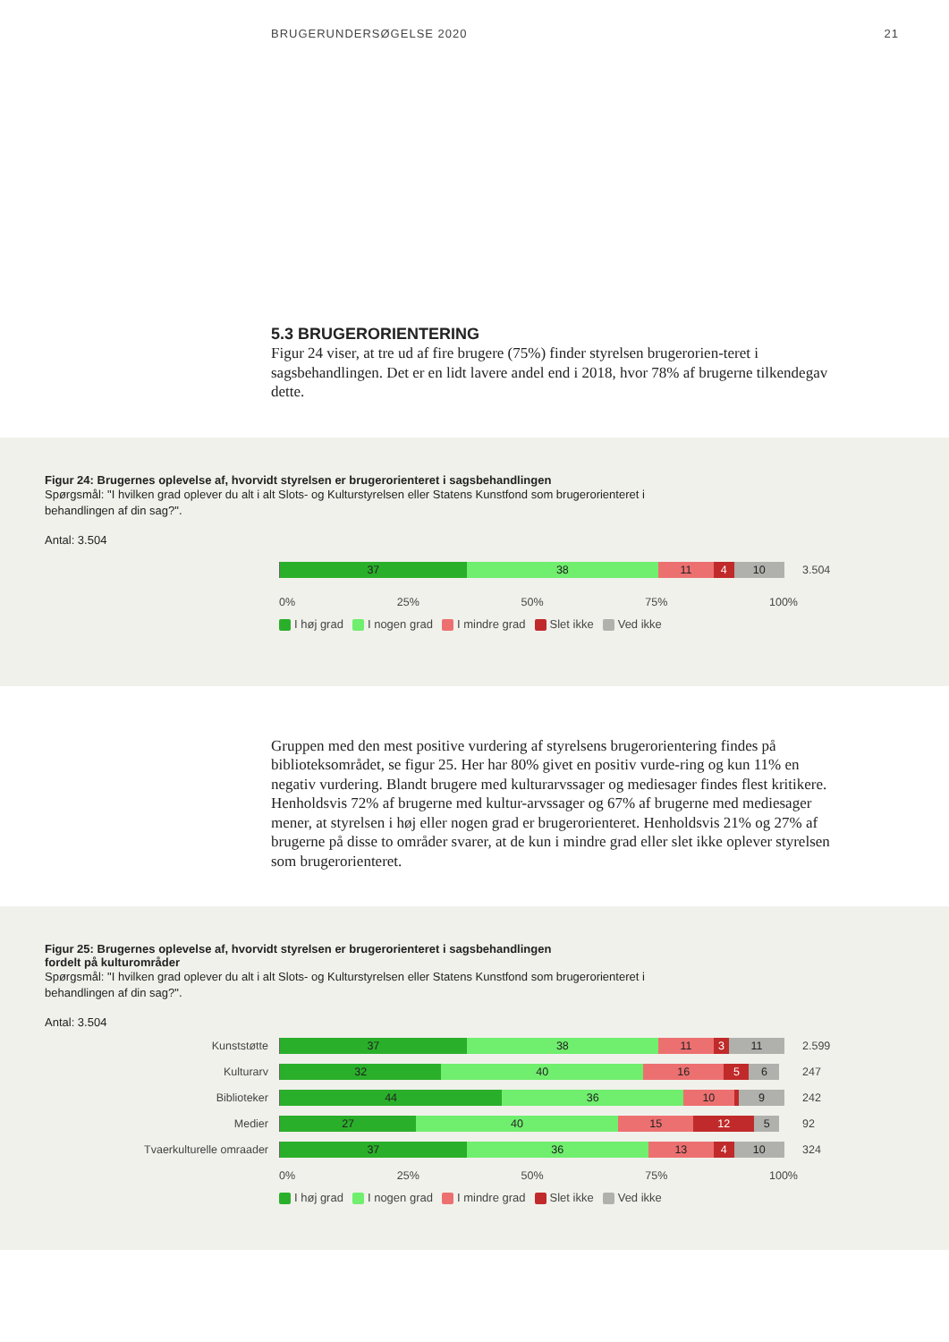BRUGERUNDERSØGELSE 2020 21
5.3 BRUGERORIENTERING
Figur 24 viser, at tre ud af fire brugere (75%) finder styrelsen brugerorien-teret i sagsbehandlingen. Det er en lidt lavere andel end i 2018, hvor 78% af brugerne tilkendegav dette.
Figur 24: Brugernes oplevelse af, hvorvidt styrelsen er brugerorienteret i sagsbehandlingen
Spørgsmål: "I hvilken grad oplever du alt i alt Slots- og Kulturstyrelsen eller Statens Kunstfond som brugerorienteret i behandlingen af din sag?".
Antal: 3.504
37 38 11 4 10
3.504
0% 25% 50% 75% 100%
I høj grad I nogen grad I mindre grad Slet ikke Ved ikke
Gruppen med den mest positive vurdering af styrelsens brugerorientering findes på biblioteksområdet, se figur 25. Her har 80% givet en positiv vurde-ring og kun 11% en negativ vurdering. Blandt brugere med kulturarvssager og mediesager findes flest kritikere. Henholdsvis 72% af brugerne med kultur-arvssager og 67% af brugerne med mediesager mener, at styrelsen i høj eller nogen grad er brugerorienteret. Henholdsvis 21% og 27% af brugerne på disse to områder svarer, at de kun i mindre grad eller slet ikke oplever styrelsen som brugerorienteret.
Figur 25: Brugernes oplevelse af, hvorvidt styrelsen er brugerorienteret i sagsbehandlingen
fordelt på kulturområder
Spørgsmål: "I hvilken grad oplever du alt i alt Slots- og Kulturstyrelsen eller Statens Kunstfond som brugerorienteret i behandlingen af din sag?".
Antal: 3.504
Kunststøtte
37 38 11 3 11
2.599
Kulturarv
32 40 16 5 6
247
Biblioteker
44 36 10 9
242
Medier
27 40 15 12 5
92
Tvaerkulturelle omraader
37 36 13 4 10
324
0% 25% 50% 75% 100%
I høj grad I nogen grad I mindre grad Slet ikke Ved ikke